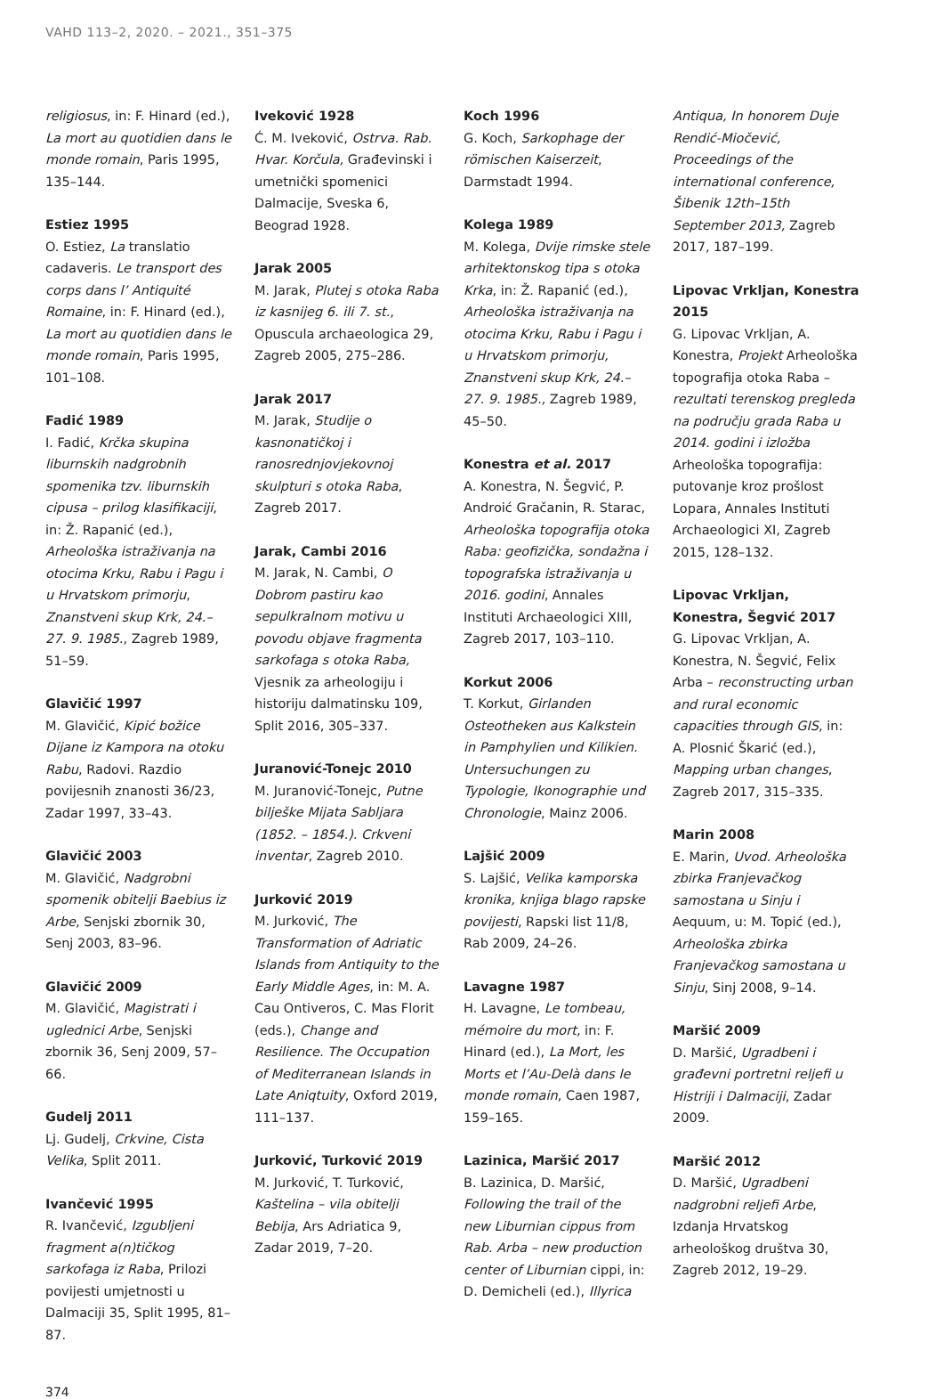VAHD 113–2, 2020. – 2021., 351–375
religiosus, in: F. Hinard (ed.), La mort au quotidien dans le monde romain, Paris 1995, 135–144.
Estiez 1995
O. Estiez, La translatio cadaveris. Le transport des corps dans l’ Antiquité Romaine, in: F. Hinard (ed.), La mort au quotidien dans le monde romain, Paris 1995, 101–108.
Fadić 1989
I. Fadić, Krčka skupina liburnskih nadgrobnih spomenika tzv. liburnskih cipusa – prilog klasifikaciji, in: Ž. Rapanić (ed.), Arheološka istraživanja na otocima Krku, Rabu i Pagu i u Hrvatskom primorju, Znanstveni skup Krk, 24.–27. 9. 1985., Zagreb 1989, 51–59.
Glavičić 1997
M. Glavičić, Kipić božice Dijane iz Kampora na otoku Rabu, Radovi. Razdio povijesnih znanosti 36/23, Zadar 1997, 33–43.
Glavičić 2003
M. Glavičić, Nadgrobni spomenik obitelji Baebius iz Arbe, Senjski zbornik 30, Senj 2003, 83–96.
Glavičić 2009
M. Glavičić, Magistrati i uglednici Arbe, Senjski zbornik 36, Senj 2009, 57–66.
Gudelj 2011
Lj. Gudelj, Crkvine, Cista Velika, Split 2011.
Ivančević 1995
R. Ivančević, Izgubljeni fragment a(n)tičkog sarkofaga iz Raba, Prilozi povijesti umjetnosti u Dalmaciji 35, Split 1995, 81–87.
Iveković 1928
Ć. M. Iveković, Ostrva. Rab. Hvar. Korčula, Građevinski i umetnički spomenici Dalmacije, Sveska 6, Beograd 1928.
Jarak 2005
M. Jarak, Plutej s otoka Raba iz kasnijeg 6. ili 7. st., Opuscula archaeologica 29, Zagreb 2005, 275–286.
Jarak 2017
M. Jarak, Studije o kasnonatičkoj i ranosrednjovjekovnoj skulpturi s otoka Raba, Zagreb 2017.
Jarak, Cambi 2016
M. Jarak, N. Cambi, O Dobrom pastiru kao sepulkralnom motivu u povodu objave fragmenta sarkofaga s otoka Raba, Vjesnik za arheologiju i historiju dalmatinsku 109, Split 2016, 305–337.
Juranović-Tonejc 2010
M. Juranović-Tonejc, Putne bilješke Mijata Sabljara (1852. – 1854.). Crkveni inventar, Zagreb 2010.
Jurković 2019
M. Jurković, The Transformation of Adriatic Islands from Antiquity to the Early Middle Ages, in: M. A. Cau Ontiveros, C. Mas Florit (eds.), Change and Resilience. The Occupation of Mediterranean Islands in Late Aniqtuity, Oxford 2019, 111–137.
Jurković, Turković 2019
M. Jurković, T. Turković, Kaštelina – vila obitelji Bebija, Ars Adriatica 9, Zadar 2019, 7–20.
Koch 1996
G. Koch, Sarkophage der römischen Kaiserzeit, Darmstadt 1994.
Kolega 1989
M. Kolega, Dvije rimske stele arhitektonskog tipa s otoka Krka, in: Ž. Rapanić (ed.), Arheološka istraživanja na otocima Krku, Rabu i Pagu i u Hrvatskom primorju, Znanstveni skup Krk, 24.–27. 9. 1985., Zagreb 1989, 45–50.
Konestra et al. 2017
A. Konestra, N. Šegvić, P. Androić Gračanin, R. Starac, Arheološka topografija otoka Raba: geofizička, sondažna i topografska istraživanja u 2016. godini, Annales Instituti Archaeologici XIII, Zagreb 2017, 103–110.
Korkut 2006
T. Korkut, Girlanden Osteotheken aus Kalkstein in Pamphylien und Kilikien. Untersuchungen zu Typologie, Ikonographie und Chronologie, Mainz 2006.
Lajšić 2009
S. Lajšić, Velika kamporska kronika, knjiga blago rapske povijesti, Rapski list 11/8, Rab 2009, 24–26.
Lavagne 1987
H. Lavagne, Le tombeau, mémoire du mort, in: F. Hinard (ed.), La Mort, les Morts et l’Au-Delà dans le monde romain, Caen 1987, 159–165.
Lazinica, Maršić 2017
B. Lazinica, D. Maršić, Following the trail of the new Liburnian cippus from Rab. Arba – new production center of Liburnian cippi, in: D. Demicheli (ed.), Illyrica
Antiqua, In honorem Duje Rendić-Miočević, Proceedings of the international conference, Šibenik 12th–15th September 2013, Zagreb 2017, 187–199.
Lipovac Vrkljan, Konestra 2015
G. Lipovac Vrkljan, A. Konestra, Projekt Arheološka topografija otoka Raba – rezultati terenskog pregleda na području grada Raba u 2014. godini i izložba Arheološka topografija: putovanje kroz prošlost Lopara, Annales Instituti Archaeologici XI, Zagreb 2015, 128–132.
Lipovac Vrkljan, Konestra, Šegvić 2017
G. Lipovac Vrkljan, A. Konestra, N. Šegvić, Felix Arba – reconstructing urban and rural economic capacities through GIS, in: A. Plosnić Škarić (ed.), Mapping urban changes, Zagreb 2017, 315–335.
Marin 2008
E. Marin, Uvod. Arheološka zbirka Franjevačkog samostana u Sinju i Aequum, u: M. Topić (ed.), Arheološka zbirka Franjevačkog samostana u Sinju, Sinj 2008, 9–14.
Maršić 2009
D. Maršić, Ugradbeni i građevni portretni reljefi u Histriji i Dalmaciji, Zadar 2009.
Maršić 2012
D. Maršić, Ugradbeni nadgrobni reljefi Arbe, Izdanja Hrvatskog arheološkog društva 30, Zagreb 2012, 19–29.
374